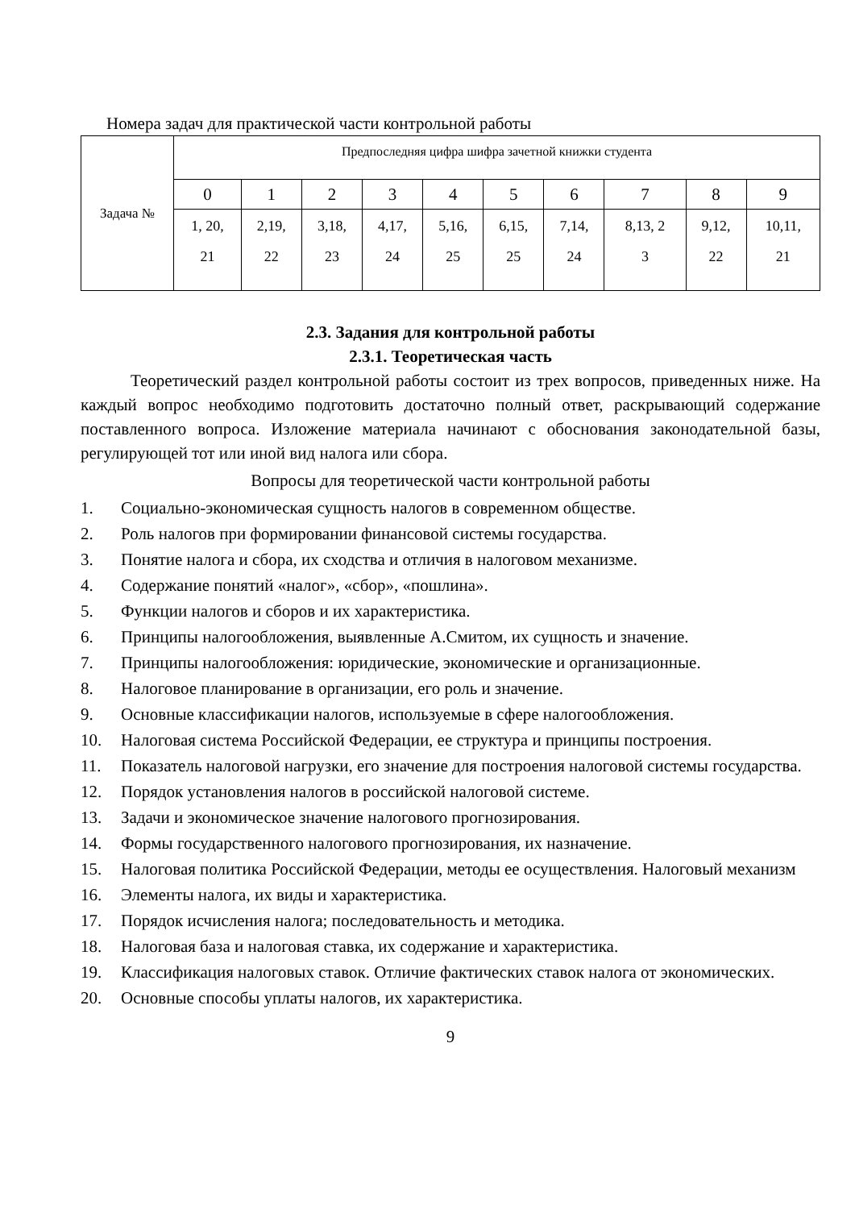Номера задач для практической части контрольной работы
| Задача № | Предпоследняя цифра шифра зачетной книжки студента | | | | | | | | | |
| | 0 | 1 | 2 | 3 | 4 | 5 | 6 | 7 | 8 | 9 |
| | 1, 20, 21 | 2,19, 22 | 3,18, 23 | 4,17, 24 | 5,16, 25 | 6,15, 25 | 7,14, 24 | 8,13, 2 3 | 9,12, 22 | 10,11, 21 |
2.3. Задания для контрольной работы
2.3.1. Теоретическая часть
Теоретический раздел контрольной работы состоит из трех вопросов, приведенных ниже. На каждый вопрос необходимо подготовить достаточно полный ответ, раскрывающий содержание поставленного вопроса. Изложение материала начинают с обоснования законодательной базы, регулирующей тот или иной вид налога или сбора.
Вопросы для теоретической части контрольной работы
1. Социально-экономическая сущность налогов в современном обществе.
2. Роль налогов при формировании финансовой системы государства.
3. Понятие налога и сбора, их сходства и отличия в налоговом механизме.
4. Содержание понятий «налог», «сбор», «пошлина».
5. Функции налогов и сборов и их характеристика.
6. Принципы налогообложения, выявленные А.Смитом, их сущность и значение.
7. Принципы налогообложения: юридические, экономические и организационные.
8. Налоговое планирование в организации, его роль и значение.
9. Основные классификации налогов, используемые в сфере налогообложения.
10. Налоговая система Российской Федерации, ее структура и принципы построения.
11. Показатель налоговой нагрузки, его значение для построения налоговой системы государства.
12. Порядок установления налогов в российской налоговой системе.
13. Задачи и экономическое значение налогового прогнозирования.
14. Формы государственного налогового прогнозирования, их назначение.
15. Налоговая политика Российской Федерации, методы ее осуществления. Налоговый механизм
16. Элементы налога, их виды и характеристика.
17. Порядок исчисления налога; последовательность и методика.
18. Налоговая база и налоговая ставка, их содержание и характеристика.
19. Классификация налоговых ставок. Отличие фактических ставок налога от экономических.
20. Основные способы уплаты налогов, их характеристика.
9